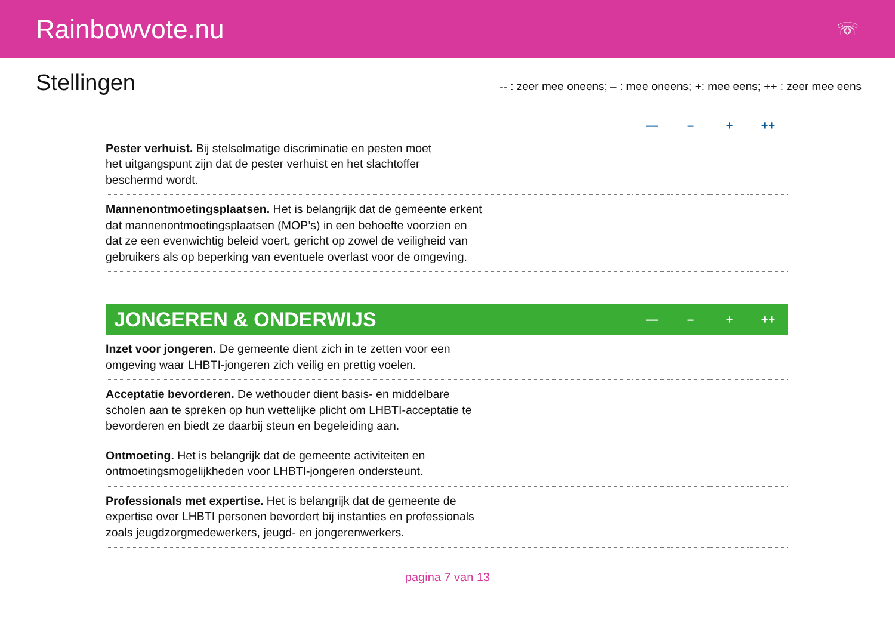Rainbowvote.nu
☏
Stellingen
-- : zeer mee oneens; – : mee oneens; +: mee eens; ++ : zeer mee eens
| | –– | – | + | ++ |
| --- | --- | --- | --- | --- |
| Pester verhuist. Bij stelselmatige discriminatie en pesten moet het uitgangspunt zijn dat de pester verhuist en het slachtoffer beschermd wordt. | | | | |
| Mannenontmoetingsplaatsen. Het is belangrijk dat de gemeente erkent dat mannenontmoetingsplaatsen (MOP’s) in een behoefte voorzien en dat ze een evenwichtig beleid voert, gericht op zowel de veiligheid van gebruikers als op beperking van eventuele overlast voor de omgeving. | | | | |
| JONGEREN & ONDERWIJS | –– | – | + | ++ |
| --- | --- | --- | --- | --- |
| Inzet voor jongeren. De gemeente dient zich in te zetten voor een omgeving waar LHBTI-jongeren zich veilig en prettig voelen. | | | | |
| Acceptatie bevorderen. De wethouder dient basis- en middelbare scholen aan te spreken op hun wettelijke plicht om LHBTI-acceptatie te bevorderen en biedt ze daarbij steun en begeleiding aan. | | | | |
| Ontmoeting. Het is belangrijk dat de gemeente activiteiten en ontmoetingsmogelijkheden voor LHBTI-jongeren ondersteunt. | | | | |
| Professionals met expertise. Het is belangrijk dat de gemeente de expertise over LHBTI personen bevordert bij instanties en professionals zoals jeugdzorgmedewerkers, jeugd- en jongerenwerkers. | | | | |
pagina 7 van 13